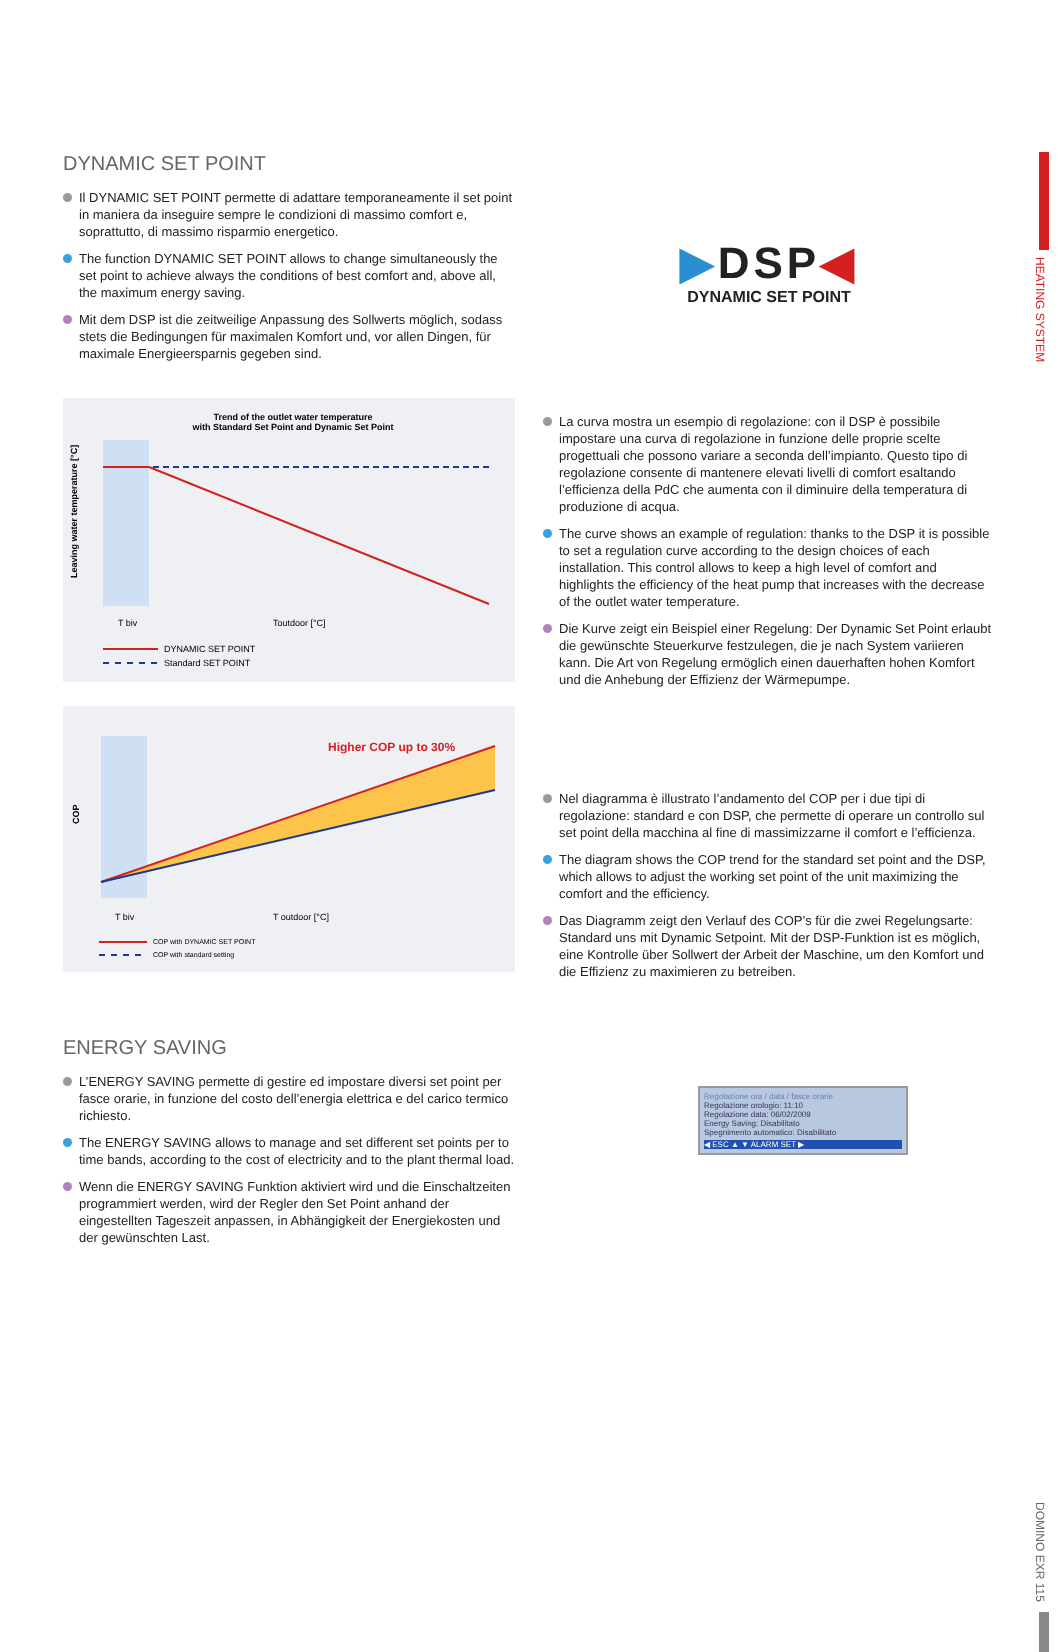HEATING SYSTEM
DOMINO EXR 115
DYNAMIC SET POINT
Il DYNAMIC SET POINT permette di adattare temporaneamente il set point in maniera da inseguire sempre le condizioni di massimo comfort e, soprattutto, di massimo risparmio energetico.
The function DYNAMIC SET POINT allows to change simultaneously the set point to achieve always the conditions of best comfort and, above all, the maximum energy saving.
Mit dem DSP ist die zeitweilige Anpassung des Sollwerts möglich, sodass stets die Bedingungen für maximalen Komfort und, vor allen Dingen, für maximale Energieersparnis gegeben sind.
▶DSP◀
DYNAMIC SET POINT
Trend of the outlet water temperature
with Standard Set Point and Dynamic Set Point
Leaving water temperature [°C]
T biv
Toutdoor [°C]
DYNAMIC SET POINT
Standard SET POINT
Higher COP up to 30%
COP
T biv
T outdoor [°C]
COP with DYNAMIC SET POINT
COP with standard setting
La curva mostra un esempio di regolazione: con il DSP è possibile impostare una curva di regolazione in funzione delle proprie scelte progettuali che possono variare a seconda dell’impianto. Questo tipo di regolazione consente di mantenere elevati livelli di comfort esaltando l’efficienza della PdC che aumenta con il diminuire della temperatura di produzione di acqua.
The curve shows an example of regulation: thanks to the DSP it is possible to set a regulation curve according to the design choices of each installation. This control allows to keep a high level of comfort and highlights the efficiency of the heat pump that increases with the decrease of the outlet water temperature.
Die Kurve zeigt ein Beispiel einer Regelung: Der Dynamic Set Point erlaubt die gewünschte Steuerkurve festzulegen, die je nach System variieren kann. Die Art von Regelung ermöglich einen dauerhaften hohen Komfort und die Anhebung der Effizienz der Wärmepumpe.
Nel diagramma è illustrato l’andamento del COP per i due tipi di regolazione: standard e con DSP, che permette di operare un controllo sul set point della macchina al fine di massimizzarne il comfort e l’efficienza.
The diagram shows the COP trend for the standard set point and the DSP, which allows to adjust the working set point of the unit maximizing the comfort and the efficiency.
Das Diagramm zeigt den Verlauf des COP’s für die zwei Regelungsarte: Standard uns mit Dynamic Setpoint. Mit der DSP-Funktion ist es möglich, eine Kontrolle über Sollwert der Arbeit der Maschine, um den Komfort und die Effizienz zu maximieren zu betreiben.
ENERGY SAVING
L’ENERGY SAVING permette di gestire ed impostare diversi set point per fasce orarie, in funzione del costo dell’energia elettrica e del carico termico richiesto.
The ENERGY SAVING allows to manage and set different set points per to time bands, according to the cost of electricity and to the plant thermal load.
Wenn die ENERGY SAVING Funktion aktiviert wird und die Einschaltzeiten programmiert werden, wird der Regler den Set Point anhand der eingestellten Tageszeit anpassen, in Abhängigkeit der Energiekosten und der gewünschten Last.
Regolazione ora / data / fasce orarie
Regolazione orologio: 11:10
Regolazione data: 06/02/2009
Energy Saving: Disabilitato
Spegnimento automatico: Disabilitato
◀ ESC ▲ ▼ ALARM SET ▶